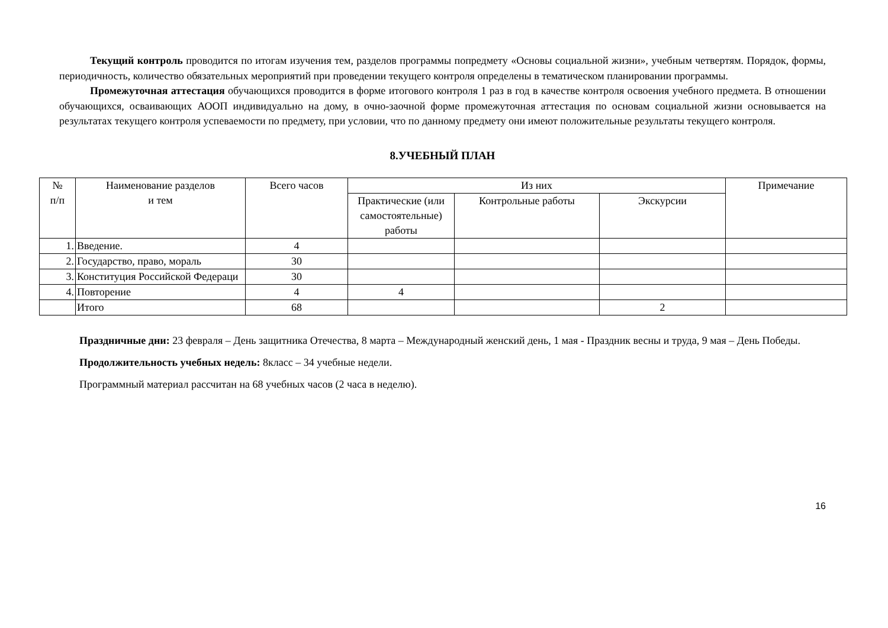Текущий контроль проводится по итогам изучения тем, разделов программы попредмету «Основы социальной жизни», учебным четвертям. Порядок, формы, периодичность, количество обязательных мероприятий при проведении текущего контроля определены в тематическом планировании программы.
Промежуточная аттестация обучающихся проводится в форме итогового контроля 1 раз в год в качестве контроля освоения учебного предмета. В отношении обучающихся, осваивающих АООП индивидуально на дому, в очно-заочной форме промежуточная аттестация по основам социальной жизни основывается на результатах текущего контроля успеваемости по предмету, при условии, что по данному предмету они имеют положительные результаты текущего контроля.
8.УЧЕБНЫЙ ПЛАН
| № п/п | Наименование разделов и тем | Всего часов | Из них | | | Примечание |
| --- | --- | --- | --- | --- | --- | --- |
| | | | Практические (или самостоятельные) работы | Контрольные работы | Экскурсии | |
| 1. | Введение. | 4 | | | | |
| 2. | Государство, право, мораль | 30 | | | | |
| 3. | Конституция Российской Федераци | 30 | | | | |
| 4. | Повторение | 4 | 4 | | | |
| | Итого | 68 | | | 2 | |
Праздничные дни: 23 февраля – День защитника Отечества, 8 марта – Международный женский день, 1 мая - Праздник весны и труда, 9 мая – День Победы.
Продолжительность учебных недель: 8класс – 34 учебные недели.
Программный материал рассчитан на 68 учебных часов (2 часа в неделю).
16